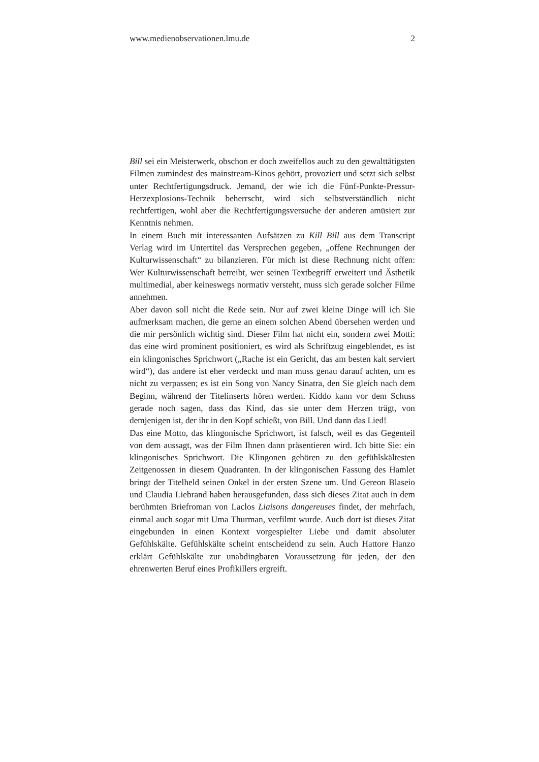www.medienobservationen.lmu.de 2
Bill sei ein Meisterwerk, obschon er doch zweifellos auch zu den gewalttätigsten Filmen zumindest des mainstream-Kinos gehört, provoziert und setzt sich selbst unter Rechtfertigungsdruck. Jemand, der wie ich die Fünf-Punkte-Pressur-Herzexplosions-Technik beherrscht, wird sich selbstverständlich nicht rechtfertigen, wohl aber die Rechtfertigungsversuche der anderen amüsiert zur Kenntnis nehmen.
In einem Buch mit interessanten Aufsätzen zu Kill Bill aus dem Transcript Verlag wird im Untertitel das Versprechen gegeben, „offene Rechnungen der Kulturwissenschaft“ zu bilanzieren. Für mich ist diese Rechnung nicht offen: Wer Kulturwissenschaft betreibt, wer seinen Textbegriff erweitert und Ästhetik multimedial, aber keineswegs normativ versteht, muss sich gerade solcher Filme annehmen.
Aber davon soll nicht die Rede sein. Nur auf zwei kleine Dinge will ich Sie aufmerksam machen, die gerne an einem solchen Abend übersehen werden und die mir persönlich wichtig sind. Dieser Film hat nicht ein, sondern zwei Motti: das eine wird prominent positioniert, es wird als Schriftzug eingeblendet, es ist ein klingonisches Sprichwort („Rache ist ein Gericht, das am besten kalt serviert wird“), das andere ist eher verdeckt und man muss genau darauf achten, um es nicht zu verpassen; es ist ein Song von Nancy Sinatra, den Sie gleich nach dem Beginn, während der Titelinserts hören werden. Kiddo kann vor dem Schuss gerade noch sagen, dass das Kind, das sie unter dem Herzen trägt, von demjenigen ist, der ihr in den Kopf schießt, von Bill. Und dann das Lied!
Das eine Motto, das klingonische Sprichwort, ist falsch, weil es das Gegenteil von dem aussagt, was der Film Ihnen dann präsentieren wird. Ich bitte Sie: ein klingonisches Sprichwort. Die Klingonen gehören zu den gefühlskältesten Zeitgenossen in diesem Quadranten. In der klingonischen Fassung des Hamlet bringt der Titelheld seinen Onkel in der ersten Szene um. Und Gereon Blaseio und Claudia Liebrand haben herausgefunden, dass sich dieses Zitat auch in dem berühmten Briefroman von Laclos Liaisons dangereuses findet, der mehrfach, einmal auch sogar mit Uma Thurman, verfilmt wurde. Auch dort ist dieses Zitat eingebunden in einen Kontext vorgespielter Liebe und damit absoluter Gefühlskälte. Gefühlskälte scheint entscheidend zu sein. Auch Hattore Hanzo erklärt Gefühlskälte zur unabdingbaren Voraussetzung für jeden, der den ehrenwerten Beruf eines Profikillers ergreift.